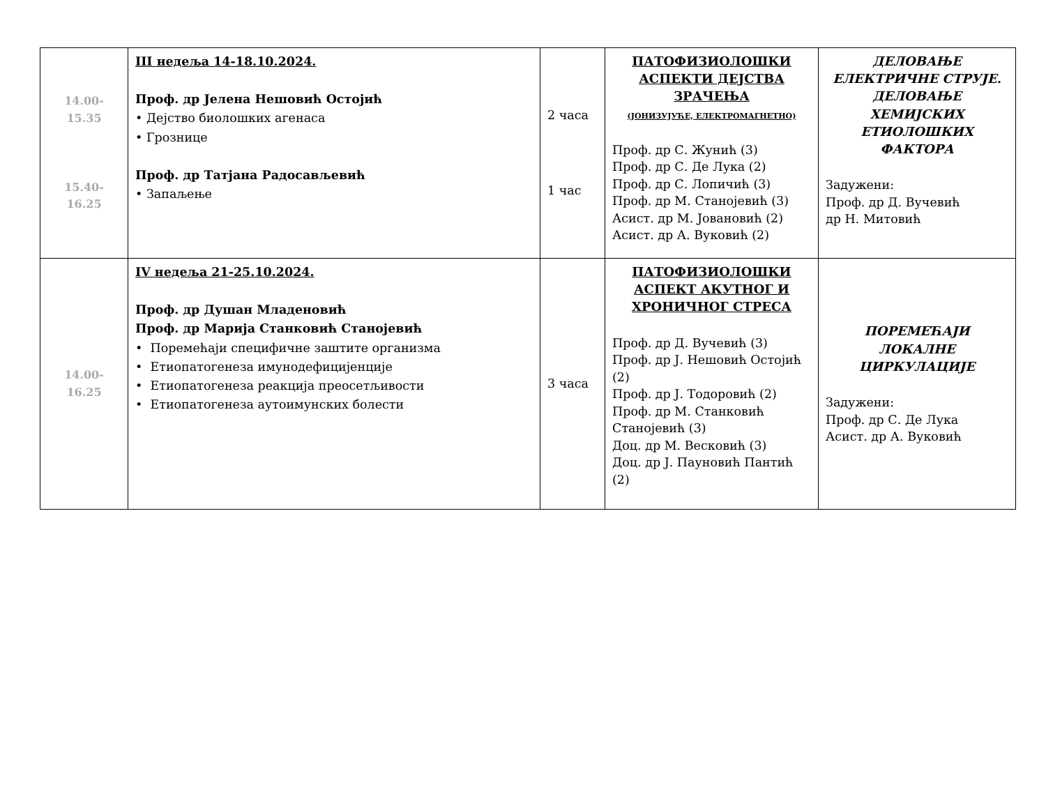| 14.00-15.35 15.40-16.25 | III недеља 14-18.10.2024. Проф. др Јелена Нешовић Остојић • Дејство биолошких агенаса • Грозницe Проф. др Татјана Радосављевић • Запаљење | 2 часа 1 час | ПАТОФИЗИОЛОШКИ АСПЕКТИ ДЕЈСТВА ЗРАЧЕЊА (ЈОНИЗУЈУЋЕ, ЕЛЕКТРОМАГНЕТНО) Проф. др С. Жунић (3) Проф. др С. Де Лука (2) Проф. др С. Лопичић (3) Проф. др М. Станојевић (3) Асист. др М. Јовановић (2) Асист. др А. Вуковић (2) | ДЕЛОВАЊЕ ЕЛЕКТРИЧНЕ СТРУЈЕ. ДЕЛОВАЊЕ ХЕМИЈСКИХ ЕТИОЛОШКИХ ФАКТОРА Задужени: Проф. др Д. Вучевић др Н. Митовић |
| 14.00-16.25 | IV недеља 21-25.10.2024. Проф. др Душан Младеновић Проф. др Марија Станковић Станојевић • Поремећаји специфичне заштите организма • Етиопатогенеза имунодефицијенције • Етиопатогенеза реакција преосетљивости • Етиопатогенеза аутоимунских болести | 3 часа | ПАТОФИЗИОЛОШКИ АСПЕКТ АКУТНОГ И ХРОНИЧНОГ СТРЕСА Проф. др Д. Вучевић (3) Проф. др Ј. Нешовић Остојић (2) Проф. др Ј. Тодоровић (2) Проф. др М. Станковић Станојевић (3) Доц. др М. Весковић (3) Доц. др Ј. Пауновић Пантић (2) | ПОРЕМЕЋАЈИ ЛОКАЛНЕ ЦИРКУЛАЦИЈЕ Задужени: Проф. др С. Де Лука Асист. др А. Вуковић |